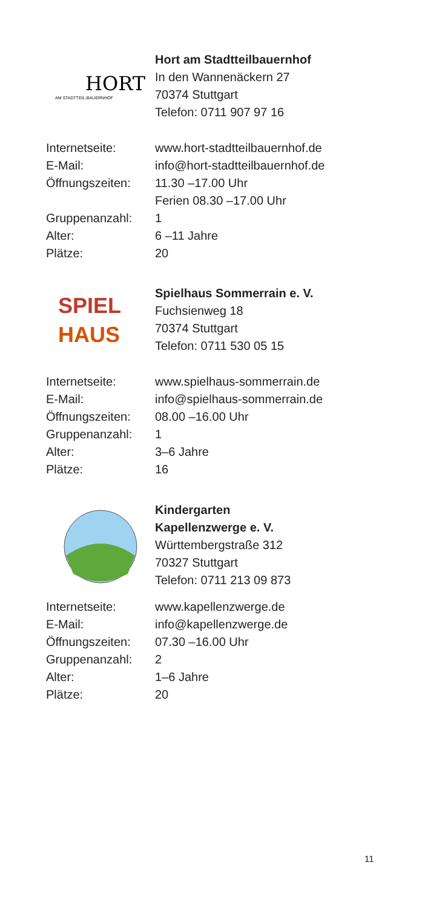HORT
AM STADTTEIL-BAUERNHOF
Hort am Stadtteilbauernhof
In den Wannenäckern 27
70374 Stuttgart
Telefon: 0711 907 97 16
| Internetseite: | www.hort-stadtteilbauernhof.de |
| E-Mail: | info@hort-stadtteilbauernhof.de |
| Öffnungszeiten: | 11.30 –17.00 Uhr Ferien 08.30 –17.00 Uhr |
| Gruppenanzahl: | 1 |
| Alter: | 6 –11 Jahre |
| Plätze: | 20 |
SPIEL
HAUS
Spielhaus Sommerrain e. V.
Fuchsienweg 18
70374 Stuttgart
Telefon: 0711 530 05 15
| Internetseite: | www.spielhaus-sommerrain.de |
| E-Mail: | info@spielhaus-sommerrain.de |
| Öffnungszeiten: | 08.00 –16.00 Uhr |
| Gruppenanzahl: | 1 |
| Alter: | 3–6 Jahre |
| Plätze: | 16 |
Kindergarten
Kapellenzwerge e. V.
Württembergstraße 312
70327 Stuttgart
Telefon: 0711 213 09 873
| Internetseite: | www.kapellenzwerge.de |
| E-Mail: | info@kapellenzwerge.de |
| Öffnungszeiten: | 07.30 –16.00 Uhr |
| Gruppenanzahl: | 2 |
| Alter: | 1–6 Jahre |
| Plätze: | 20 |
11